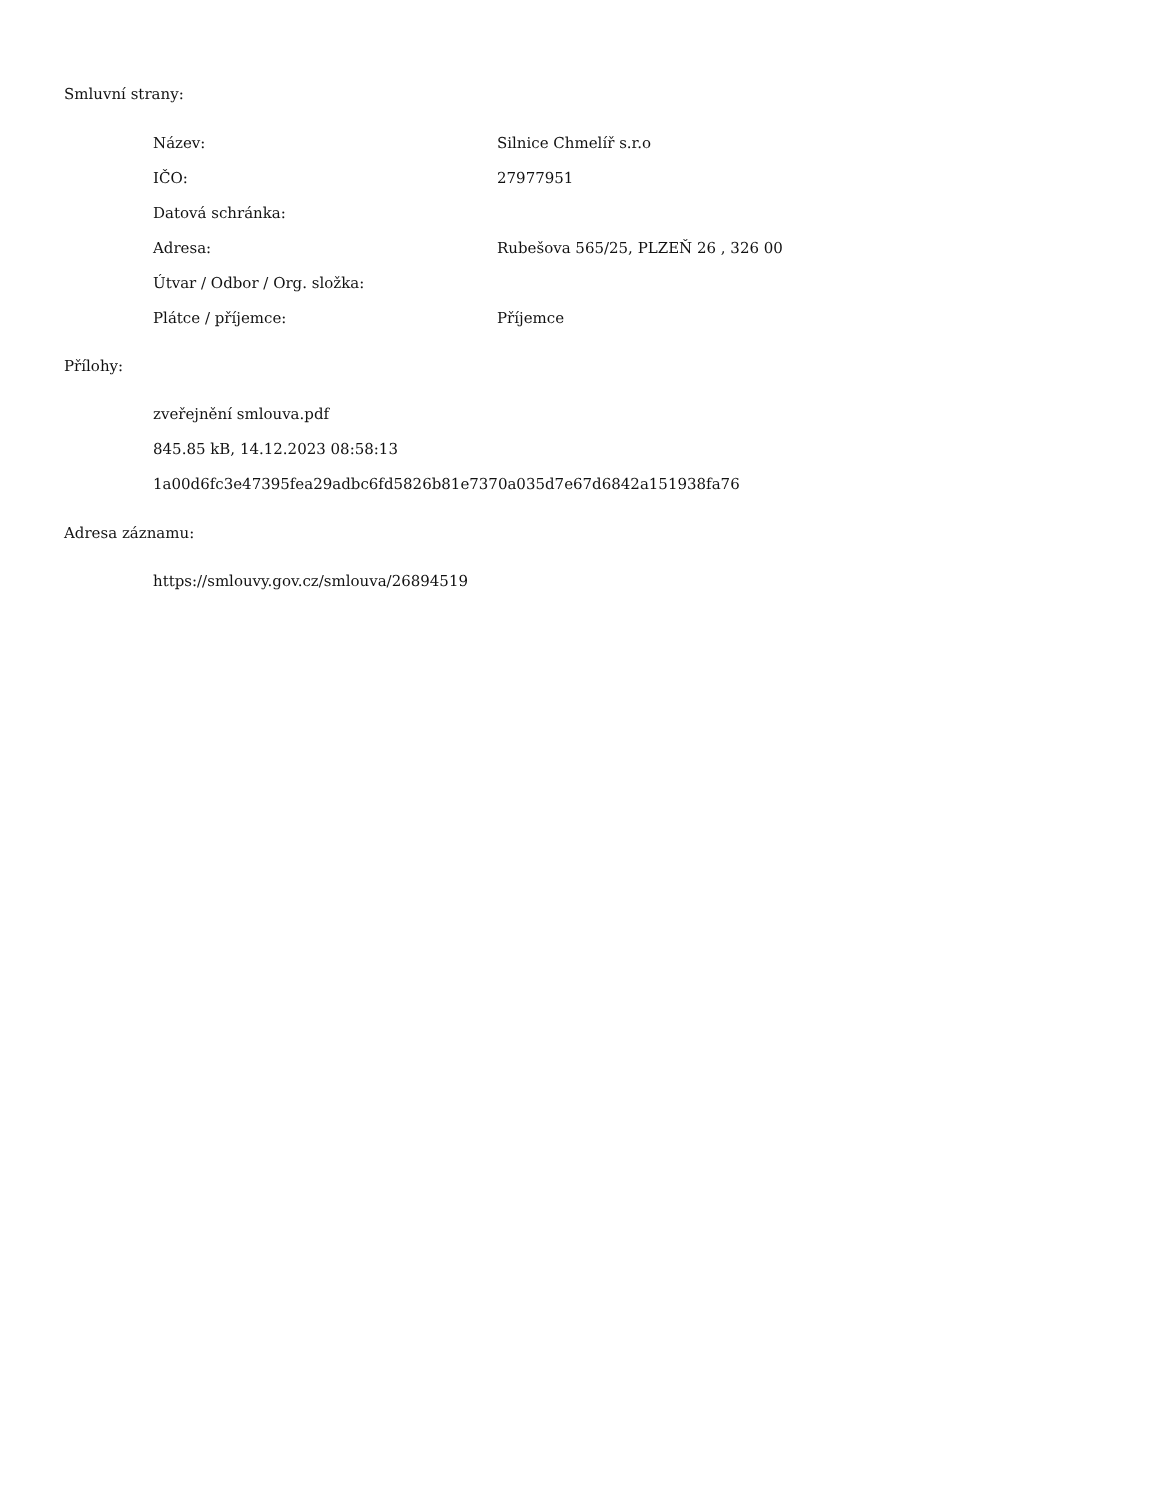Smluvní strany:
| Název: | Silnice Chmelíř s.r.o |
| IČO: | 27977951 |
| Datová schránka: | |
| Adresa: | Rubešova 565/25, PLZEŇ 26 , 326 00 |
| Útvar / Odbor / Org. složka: | |
| Plátce / příjemce: | Příjemce |
Přílohy:
zveřejnění smlouva.pdf
845.85 kB, 14.12.2023 08:58:13
1a00d6fc3e47395fea29adbc6fd5826b81e7370a035d7e67d6842a151938fa76
Adresa záznamu:
https://smlouvy.gov.cz/smlouva/26894519